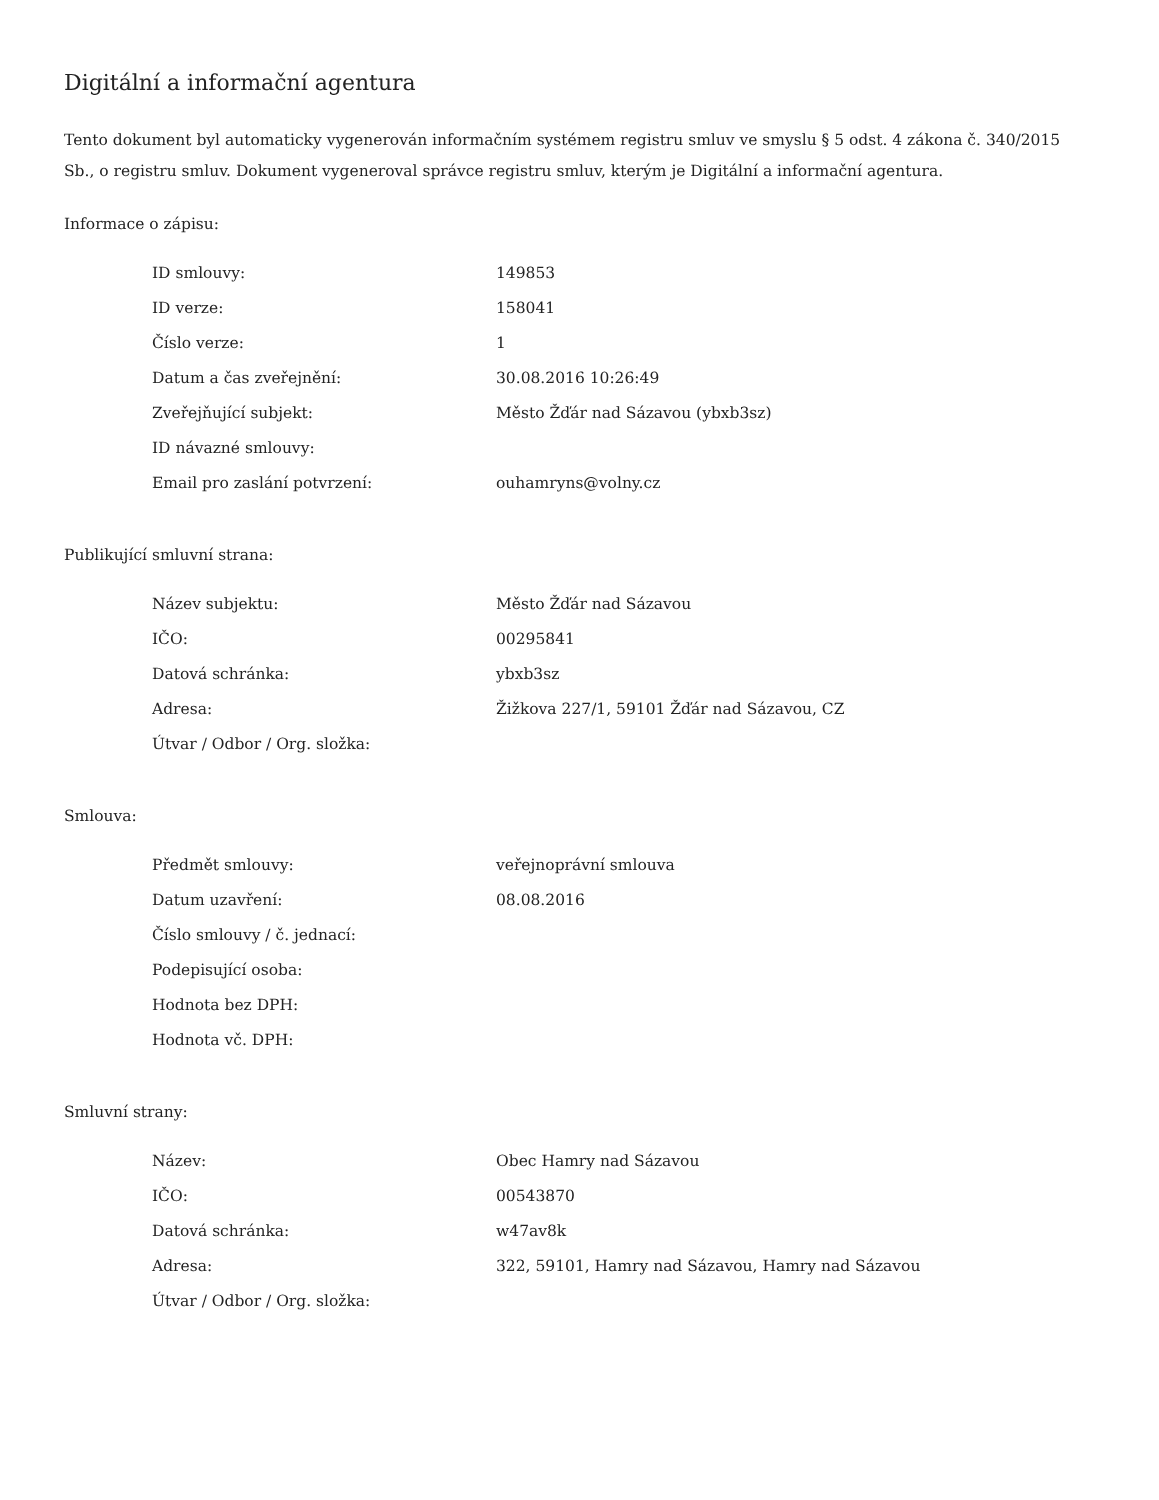Digitální a informační agentura
Tento dokument byl automaticky vygenerován informačním systémem registru smluv ve smyslu § 5 odst. 4 zákona č. 340/2015 Sb., o registru smluv. Dokument vygeneroval správce registru smluv, kterým je Digitální a informační agentura.
Informace o zápisu:
| ID smlouvy: | 149853 |
| ID verze: | 158041 |
| Číslo verze: | 1 |
| Datum a čas zveřejnění: | 30.08.2016 10:26:49 |
| Zveřejňující subjekt: | Město Žďár nad Sázavou (ybxb3sz) |
| ID návazné smlouvy: | |
| Email pro zaslání potvrzení: | ouhamryns@volny.cz |
Publikující smluvní strana:
| Název subjektu: | Město Žďár nad Sázavou |
| IČO: | 00295841 |
| Datová schránka: | ybxb3sz |
| Adresa: | Žižkova 227/1, 59101 Žďár nad Sázavou, CZ |
| Útvar / Odbor / Org. složka: | |
Smlouva:
| Předmět smlouvy: | veřejnoprávní smlouva |
| Datum uzavření: | 08.08.2016 |
| Číslo smlouvy / č. jednací: | |
| Podepisující osoba: | |
| Hodnota bez DPH: | |
| Hodnota vč. DPH: | |
Smluvní strany:
| Název: | Obec Hamry nad Sázavou |
| IČO: | 00543870 |
| Datová schránka: | w47av8k |
| Adresa: | 322, 59101, Hamry nad Sázavou, Hamry nad Sázavou |
| Útvar / Odbor / Org. složka: | |